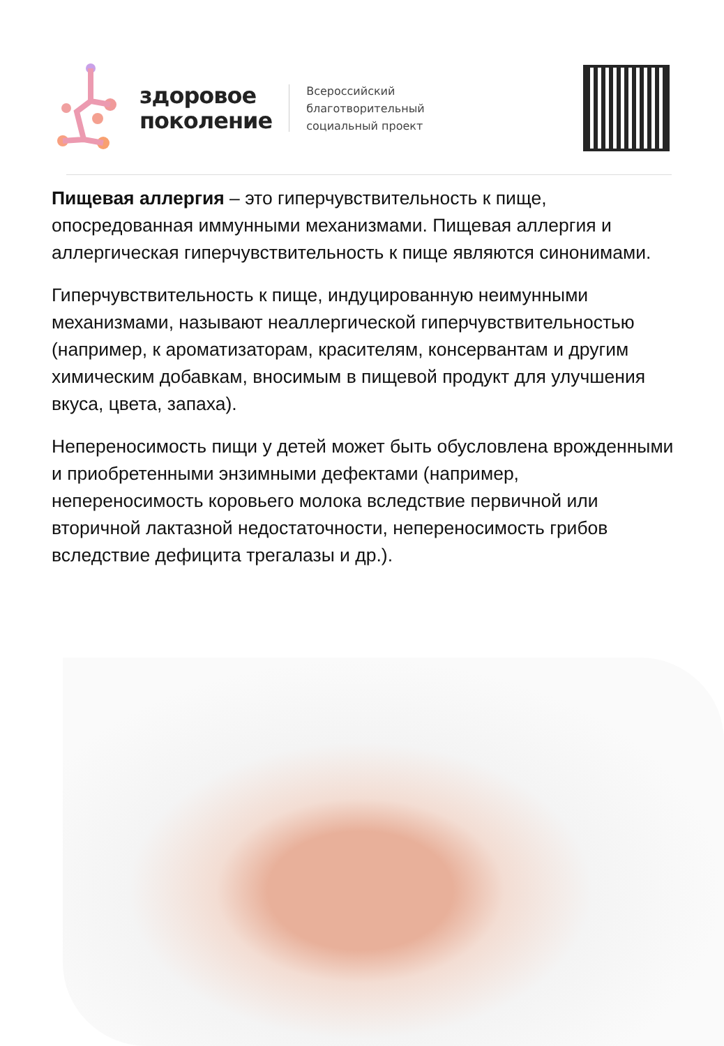здоровое
поколение
Всероссийский
благотворительный
социальный проект
Пищевая аллергия – это гиперчувствительность к пище, опосредованная иммунными механизмами. Пищевая аллергия и аллергическая гиперчувствительность к пище являются синонимами.
Гиперчувствительность к пище, индуцированную неимунными механизмами, называют неаллергической гиперчувствительностью (например, к ароматизаторам, красителям, консервантам и другим химическим добавкам, вносимым в пищевой продукт для улучшения вкуса, цвета, запаха).
Непереносимость пищи у детей может быть обусловлена врожденными и приобретенными энзимными дефектами (например, непереносимость коровьего молока вследствие первичной или вторичной лактазной недостаточности, непереносимость грибов вследствие дефицита трегалазы и др.).